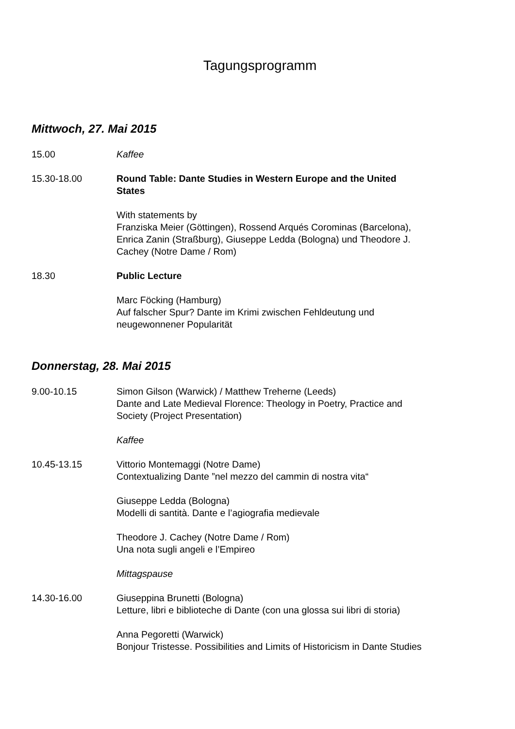Tagungsprogramm
Mittwoch, 27. Mai 2015
15.00 Kaffee
15.30-18.00 Round Table: Dante Studies in Western Europe and the United States
With statements by
Franziska Meier (Göttingen), Rossend Arqués Corominas (Barcelona), Enrica Zanin (Straßburg), Giuseppe Ledda (Bologna) und Theodore J. Cachey (Notre Dame / Rom)
18.30 Public Lecture
Marc Föcking (Hamburg)
Auf falscher Spur? Dante im Krimi zwischen Fehldeutung und neugewonnener Popularität
Donnerstag, 28. Mai 2015
9.00-10.15 Simon Gilson (Warwick) / Matthew Treherne (Leeds)
Dante and Late Medieval Florence: Theology in Poetry, Practice and Society (Project Presentation)
Kaffee
10.45-13.15 Vittorio Montemaggi (Notre Dame)
Contextualizing Dante ”nel mezzo del cammin di nostra vita“
Giuseppe Ledda (Bologna)
Modelli di santità. Dante e l’agiografia medievale
Theodore J. Cachey (Notre Dame / Rom)
Una nota sugli angeli e l’Empireo
Mittagspause
14.30-16.00 Giuseppina Brunetti (Bologna)
Letture, libri e biblioteche di Dante (con una glossa sui libri di storia)
Anna Pegoretti (Warwick)
Bonjour Tristesse. Possibilities and Limits of Historicism in Dante Studies